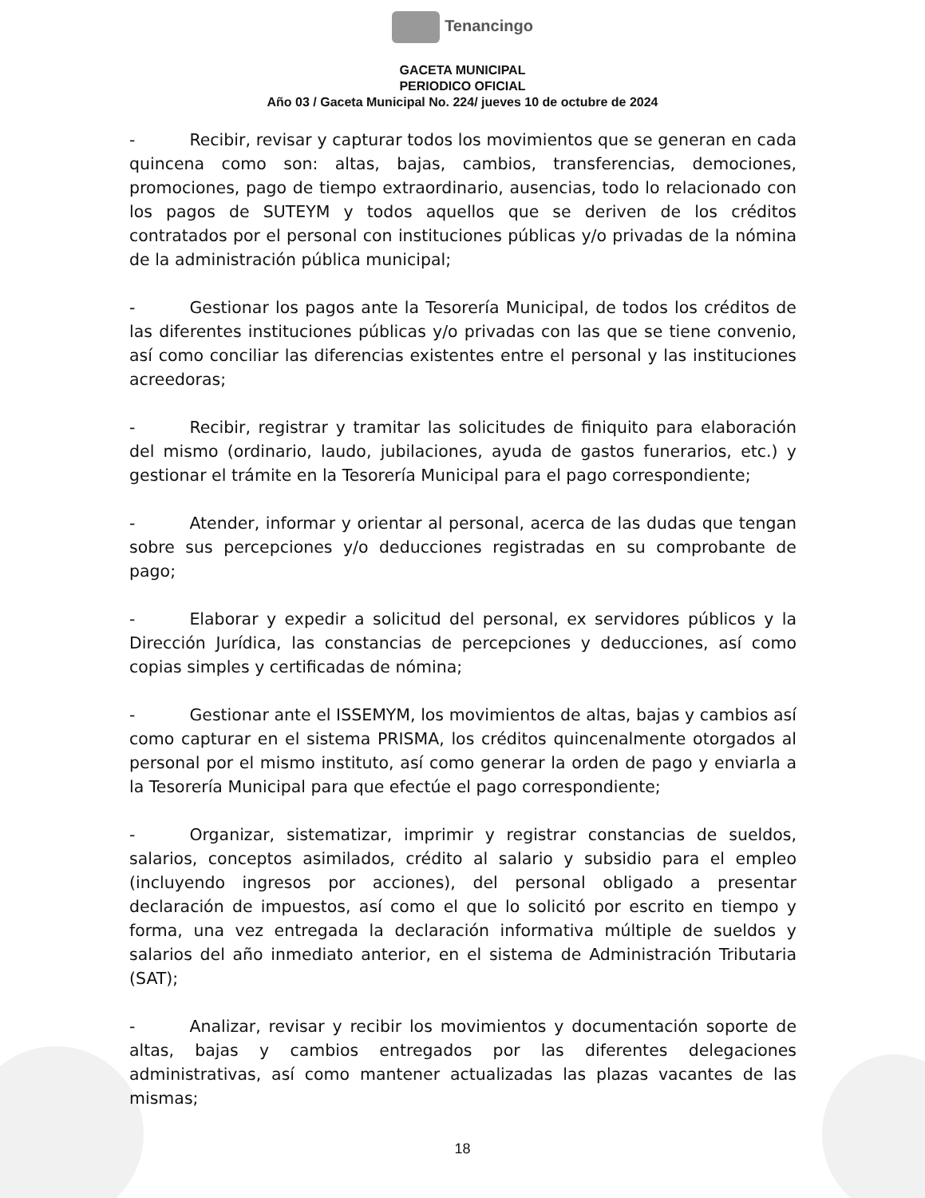Tenancingo
GACETA MUNICIPAL
PERIODICO OFICIAL
Año 03 / Gaceta Municipal No. 224/ jueves 10 de octubre de 2024
- Recibir, revisar y capturar todos los movimientos que se generan en cada quincena como son: altas, bajas, cambios, transferencias, demociones, promociones, pago de tiempo extraordinario, ausencias, todo lo relacionado con los pagos de SUTEYM y todos aquellos que se deriven de los créditos contratados por el personal con instituciones públicas y/o privadas de la nómina de la administración pública municipal;
- Gestionar los pagos ante la Tesorería Municipal, de todos los créditos de las diferentes instituciones públicas y/o privadas con las que se tiene convenio, así como conciliar las diferencias existentes entre el personal y las instituciones acreedoras;
- Recibir, registrar y tramitar las solicitudes de finiquito para elaboración del mismo (ordinario, laudo, jubilaciones, ayuda de gastos funerarios, etc.) y gestionar el trámite en la Tesorería Municipal para el pago correspondiente;
- Atender, informar y orientar al personal, acerca de las dudas que tengan sobre sus percepciones y/o deducciones registradas en su comprobante de pago;
- Elaborar y expedir a solicitud del personal, ex servidores públicos y la Dirección Jurídica, las constancias de percepciones y deducciones, así como copias simples y certificadas de nómina;
- Gestionar ante el ISSEMYM, los movimientos de altas, bajas y cambios así como capturar en el sistema PRISMA, los créditos quincenalmente otorgados al personal por el mismo instituto, así como generar la orden de pago y enviarla a la Tesorería Municipal para que efectúe el pago correspondiente;
- Organizar, sistematizar, imprimir y registrar constancias de sueldos, salarios, conceptos asimilados, crédito al salario y subsidio para el empleo (incluyendo ingresos por acciones), del personal obligado a presentar declaración de impuestos, así como el que lo solicitó por escrito en tiempo y forma, una vez entregada la declaración informativa múltiple de sueldos y salarios del año inmediato anterior, en el sistema de Administración Tributaria (SAT);
- Analizar, revisar y recibir los movimientos y documentación soporte de altas, bajas y cambios entregados por las diferentes delegaciones administrativas, así como mantener actualizadas las plazas vacantes de las mismas;
18